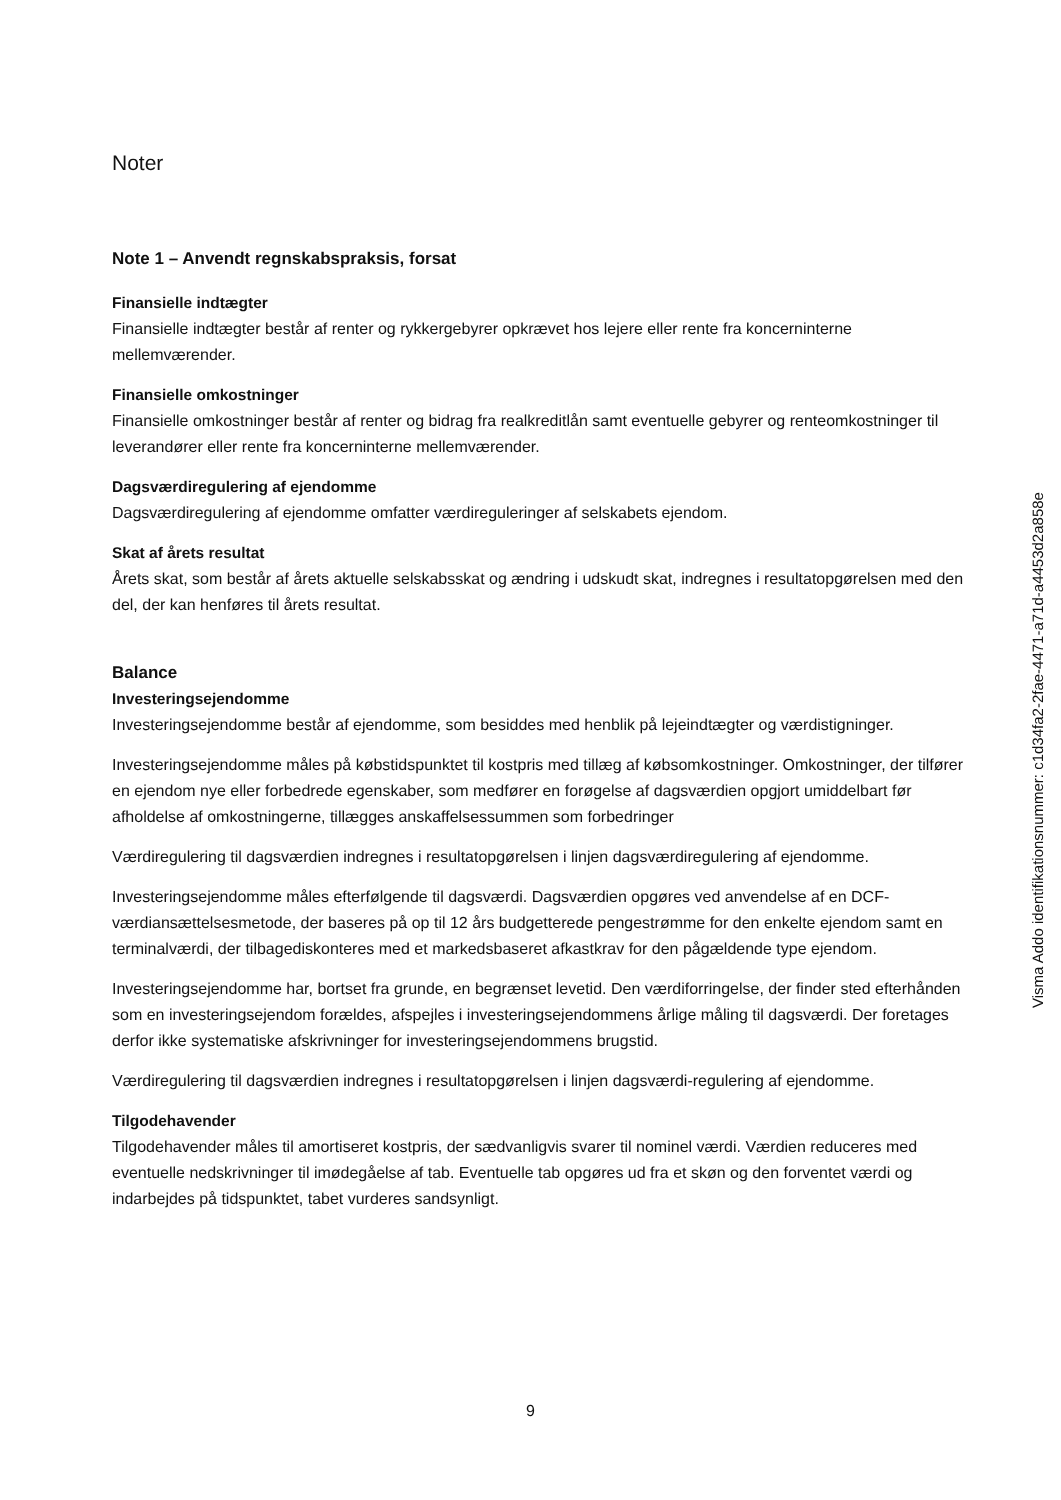Noter
Note 1 – Anvendt regnskabspraksis, forsat
Finansielle indtægter
Finansielle indtægter består af renter og rykkergebyrer opkrævet hos lejere eller rente fra koncerninterne mellemværender.
Finansielle omkostninger
Finansielle omkostninger består af renter og bidrag fra realkreditlån samt eventuelle gebyrer og renteomkostninger til leverandører eller rente fra koncerninterne mellemværender.
Dagsværdiregulering af ejendomme
Dagsværdiregulering af ejendomme omfatter værdireguleringer af selskabets ejendom.
Skat af årets resultat
Årets skat, som består af årets aktuelle selskabsskat og ændring i udskudt skat, indregnes i resultatopgørelsen med den del, der kan henføres til årets resultat.
Balance
Investeringsejendomme
Investeringsejendomme består af ejendomme, som besiddes med henblik på lejeindtægter og værdistigninger.
Investeringsejendomme måles på købstidspunktet til kostpris med tillæg af købsomkostninger. Omkostninger, der tilfører en ejendom nye eller forbedrede egenskaber, som medfører en forøgelse af dagsværdien opgjort umiddelbart før afholdelse af omkostningerne, tillægges anskaffelsessummen som forbedringer
Værdiregulering til dagsværdien indregnes i resultatopgørelsen i linjen dagsværdiregulering af ejendomme.
Investeringsejendomme måles efterfølgende til dagsværdi. Dagsværdien opgøres ved anvendelse af en DCF-værdiansættelsesmetode, der baseres på op til 12 års budgetterede pengestrømme for den enkelte ejendom samt en terminalværdi, der tilbagediskonteres med et markedsbaseret afkastkrav for den pågældende type ejendom.
Investeringsejendomme har, bortset fra grunde, en begrænset levetid. Den værdiforringelse, der finder sted efterhånden som en investeringsejendom forældes, afspejles i investeringsejendommens årlige måling til dagsværdi. Der foretages derfor ikke systematiske afskrivninger for investeringsejendommens brugstid.
Værdiregulering til dagsværdien indregnes i resultatopgørelsen i linjen dagsværdi-regulering af ejendomme.
Tilgodehavender
Tilgodehavender måles til amortiseret kostpris, der sædvanligvis svarer til nominel værdi. Værdien reduceres med eventuelle nedskrivninger til imødegåelse af tab. Eventuelle tab opgøres ud fra et skøn og den forventet værdi og indarbejdes på tidspunktet, tabet vurderes sandsynligt.
Visma Addo identifikationsnummer: c1d34fa2-2fae-4471-a71d-a4453d2a858e
9